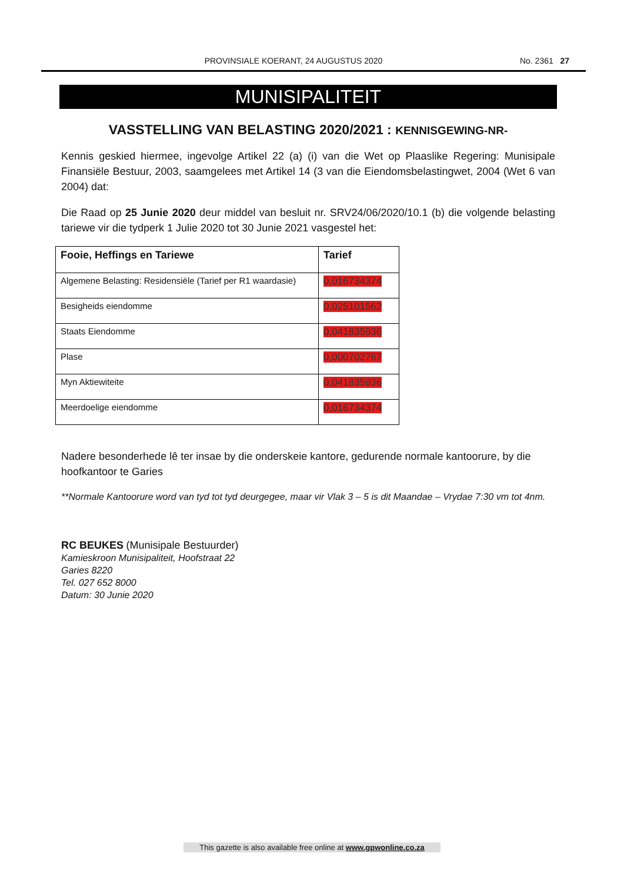PROVINSIALE KOERANT, 24 AUGUSTUS 2020 No. 2361 27
MUNISIPALITEIT
VASSTELLING VAN BELASTING 2020/2021 : KENNISGEWING-NR-
Kennis geskied hiermee, ingevolge Artikel 22 (a) (i) van die Wet op Plaaslike Regering: Munisipale Finansiële Bestuur, 2003, saamgelees met Artikel 14 (3 van die Eiendomsbelastingwet, 2004 (Wet 6 van 2004) dat:
Die Raad op 25 Junie 2020 deur middel van besluit nr. SRV24/06/2020/10.1 (b) die volgende belasting tariewe vir die tydperk 1 Julie 2020 tot 30 Junie 2021 vasgestel het:
| Fooie, Heffings en Tariewe | Tarief |
| --- | --- |
| Algemene Belasting: Residensiële (Tarief per R1 waardasie) | 0,016734374 |
| Besigheids eiendomme | 0,025101562 |
| Staats Eiendomme | 0,041835936 |
| Plase | 0,000702767 |
| Myn Aktiewiteite | 0,041835936 |
| Meerdoelige eiendomme | 0,016734374 |
Nadere besonderhede lê ter insae by die onderskeie kantore, gedurende normale kantoorure, by die hoofkantoor te Garies
**Normale Kantoorure word van tyd tot tyd deurgegee, maar vir Vlak 3 – 5 is dit Maandae – Vrydae 7:30 vm tot 4nm.
RC BEUKES (Munisipale Bestuurder)
Kamieskroon Munisipaliteit, Hoofstraat 22
Garies 8220
Tel. 027 652 8000
Datum: 30 Junie 2020
This gazette is also available free online at www.gpwonline.co.za